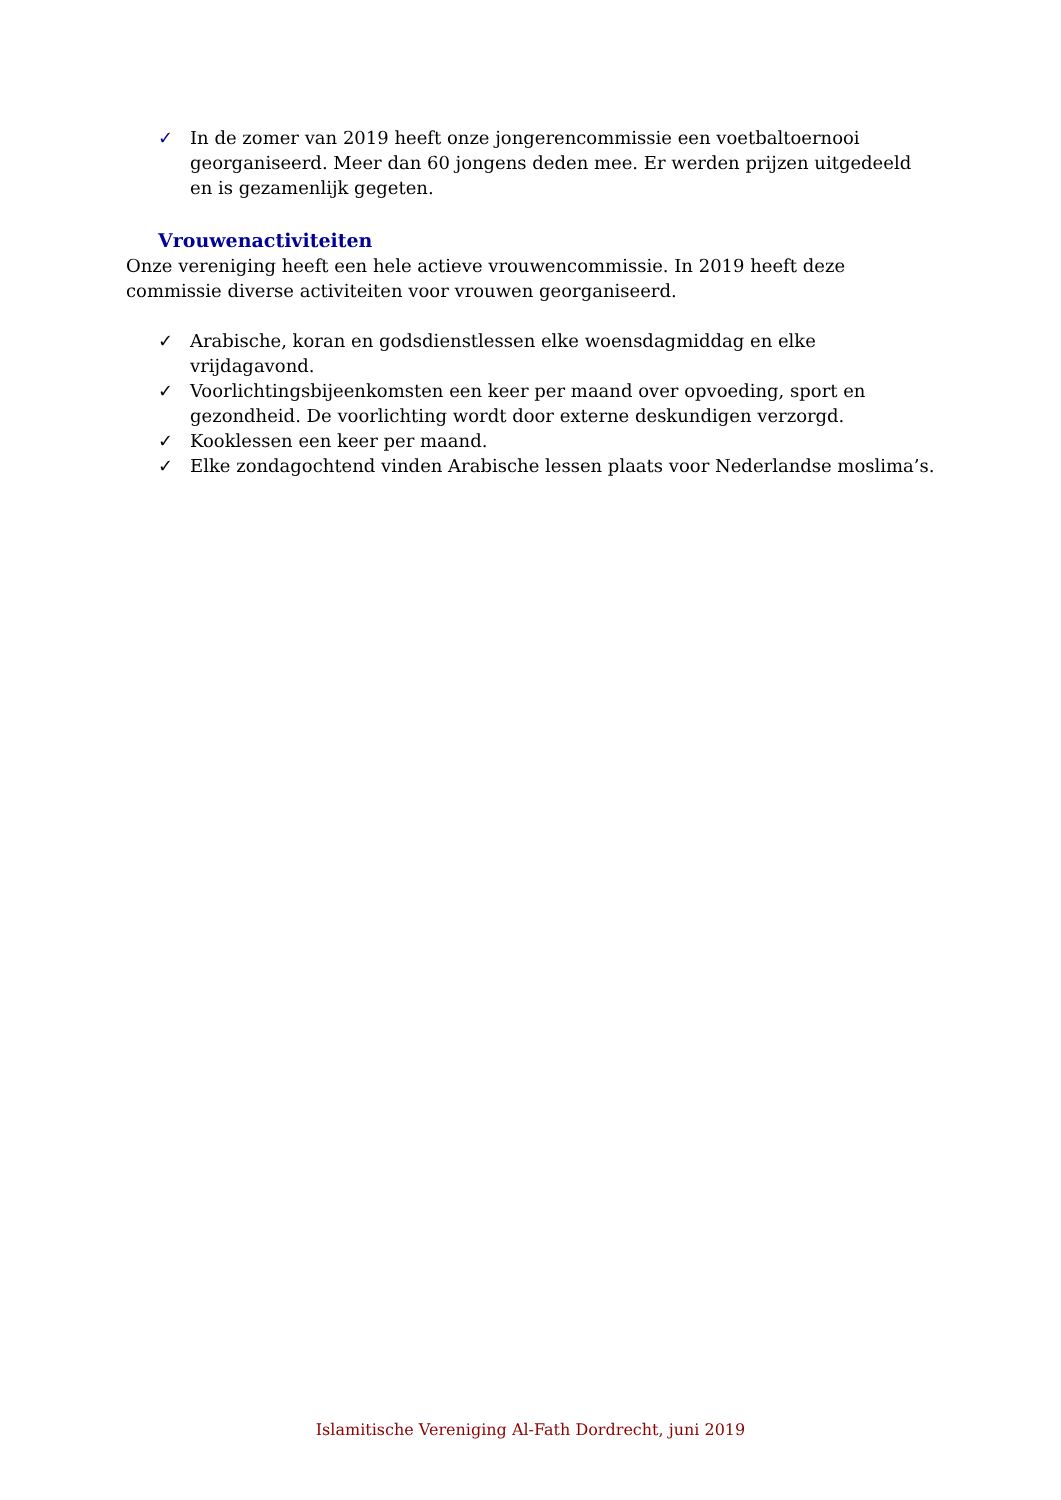✓ In de zomer van 2019 heeft onze jongerencommissie een voetbaltoernooi georganiseerd. Meer dan 60 jongens deden mee. Er werden prijzen uitgedeeld en is gezamenlijk gegeten.
Vrouwenactiviteiten
Onze vereniging heeft een hele actieve vrouwencommissie. In 2019 heeft deze commissie diverse activiteiten voor vrouwen georganiseerd.
✓ Arabische, koran en godsdienstlessen elke woensdagmiddag en elke vrijdagavond.
✓ Voorlichtingsbijeenkomsten een keer per maand over opvoeding, sport en gezondheid. De voorlichting wordt door externe deskundigen verzorgd.
✓ Kooklessen een keer per maand.
✓ Elke zondagochtend vinden Arabische lessen plaats voor Nederlandse moslima’s.
Islamitische Vereniging Al-Fath Dordrecht, juni 2019